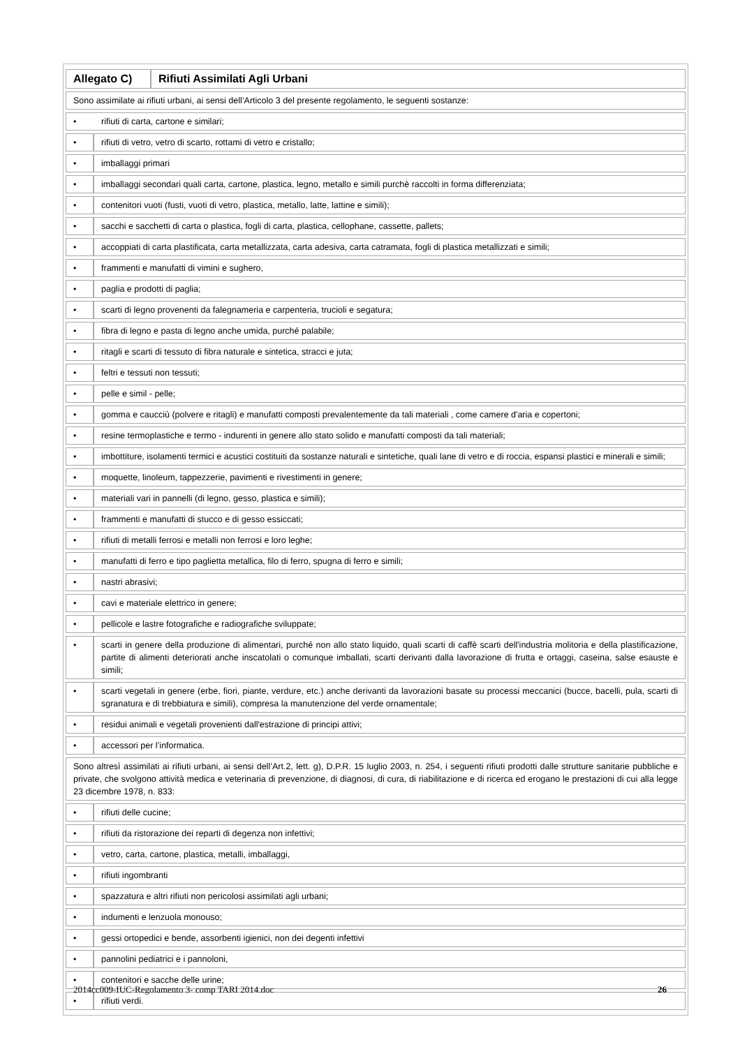| Allegato C) | Rifiuti Assimilati Agli Urbani |
| Sono assimilate ai rifiuti urbani, ai sensi dell’Articolo 3 del presente regolamento, le seguenti sostanze: | |
| / • / rifiuti di carta, cartone e similari; / | |
| • | rifiuti di vetro, vetro di scarto, rottami di vetro e cristallo; |
| • | imballaggi primari |
| • | imballaggi secondari quali carta, cartone, plastica, legno, metallo e simili purchè raccolti in forma differenziata; |
| • | contenitori vuoti (fusti, vuoti di vetro, plastica, metallo, latte, lattine e simili); |
| • | sacchi e sacchetti di carta o plastica, fogli di carta, plastica, cellophane, cassette, pallets; |
| • | accoppiati di carta plastificata, carta metallizzata, carta adesiva, carta catramata, fogli di plastica metallizzati e simili; |
| • | frammenti e manufatti di vimini e sughero, |
| • | paglia e prodotti di paglia; |
| • | scarti di legno provenenti da falegnameria e carpenteria, trucioli e segatura; |
| • | fibra di legno e pasta di legno anche umida, purché palabile; |
| • | ritagli e scarti di tessuto di fibra naturale e sintetica, stracci e juta; |
| • | feltri e tessuti non tessuti; |
| • | pelle e simil - pelle; |
| • | gomma e caucciù (polvere e ritagli) e manufatti composti prevalentemente da tali materiali , come camere d'aria e copertoni; |
| • | resine termoplastiche e termo - indurenti in genere allo stato solido e manufatti composti da tali materiali; |
| • | imbottiture, isolamenti termici e acustici costituiti da sostanze naturali e sintetiche, quali lane di vetro e di roccia, espansi plastici e minerali e simili; |
| • | moquette, linoleum, tappezzerie, pavimenti e rivestimenti in genere; |
| • | materiali vari in pannelli (di legno, gesso, plastica e simili); |
| • | frammenti e manufatti di stucco e di gesso essiccati; |
| • | rifiuti di metalli ferrosi e metalli non ferrosi e loro leghe; |
| • | manufatti di ferro e tipo paglietta metallica, filo di ferro, spugna di ferro e simili; |
| • | nastri abrasivi; |
| • | cavi e materiale elettrico in genere; |
| • | pellicole e lastre fotografiche e radiografiche sviluppate; |
| • | scarti in genere della produzione di alimentari, purché non allo stato liquido, quali scarti di caffè scarti dell'industria molitoria e della plastificazione, partite di alimenti deteriorati anche inscatolati o comunque imballati, scarti derivanti dalla lavorazione di frutta e ortaggi, caseina, salse esauste e simili; |
| • | scarti vegetali in genere (erbe, fiori, piante, verdure, etc.) anche derivanti da lavorazioni basate su processi meccanici (bucce, bacelli, pula, scarti di sgranatura e di trebbiatura e simili), compresa la manutenzione del verde ornamentale; |
| • | residui animali e vegetali provenienti dall'estrazione di principi attivi; |
| • | accessori per l’informatica. |
| Sono altresì assimilati ai rifiuti urbani, ai sensi dell’Art.2, lett. g), D.P.R. 15 luglio 2003, n. 254, i seguenti rifiuti prodotti dalle strutture sanitarie pubbliche e private, che svolgono attività medica e veterinaria di prevenzione, di diagnosi, di cura, di riabilitazione e di ricerca ed erogano le prestazioni di cui alla legge 23 dicembre 1978, n. 833: | |
| • | rifiuti delle cucine; |
| • | rifiuti da ristorazione dei reparti di degenza non infettivi; |
| • | vetro, carta, cartone, plastica, metalli, imballaggi, |
| • | rifiuti ingombranti |
| • | spazzatura e altri rifiuti non pericolosi assimilati agli urbani; |
| • | indumenti e lenzuola monouso; |
| • | gessi ortopedici e bende, assorbenti igienici, non dei degenti infettivi |
| • | pannolini pediatrici e i pannoloni, |
| • | contenitori e sacche delle urine; |
| • | rifiuti verdi. |
2014cc009-IUC-Regolamento 3- comp TARI 2014.doc 26